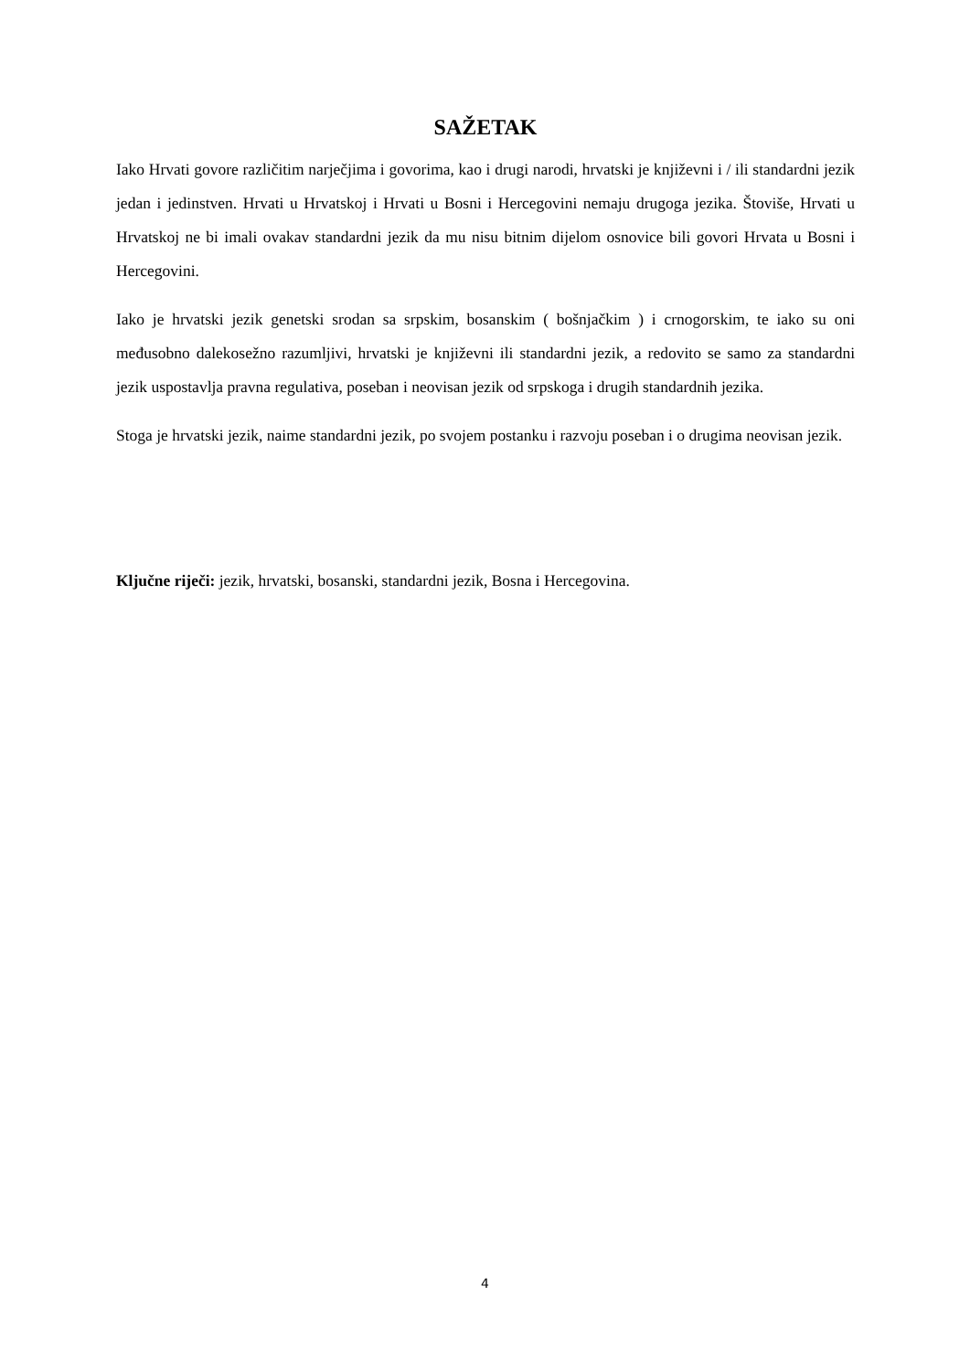SAŽETAK
Iako Hrvati govore različitim narječjima i govorima, kao i drugi narodi, hrvatski je književni i / ili standardni jezik jedan i jedinstven. Hrvati u Hrvatskoj i Hrvati u Bosni i Hercegovini nemaju drugoga jezika. Štoviše, Hrvati u Hrvatskoj ne bi imali ovakav standardni jezik da mu nisu bitnim dijelom osnovice bili govori Hrvata u Bosni i Hercegovini.
Iako je hrvatski jezik genetski srodan sa srpskim, bosanskim ( bošnjačkim ) i crnogorskim, te iako su oni međusobno dalekosežno razumljivi, hrvatski je književni ili standardni jezik, a redovito se samo za standardni jezik uspostavlja pravna regulativa, poseban i neovisan jezik od srpskoga i drugih standardnih jezika.
Stoga je hrvatski jezik, naime standardni jezik, po svojem postanku i razvoju poseban i o drugima neovisan jezik.
Ključne riječi: jezik, hrvatski, bosanski, standardni jezik, Bosna i Hercegovina.
4